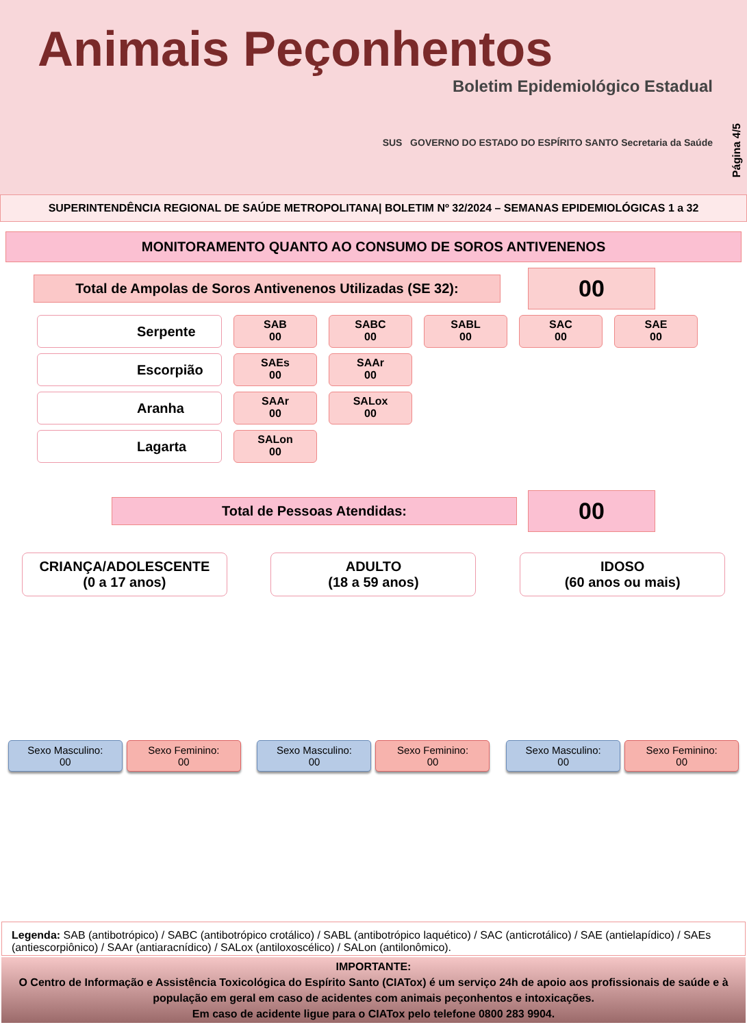Animais Peçonhentos
Boletim Epidemiológico Estadual
SUS GOVERNO DO ESTADO DO ESPÍRITO SANTO Secretaria da Saúde
Página 4/5
SUPERINTENDÊNCIA REGIONAL DE SAÚDE METROPOLITANA| BOLETIM Nº 32/2024 – SEMANAS EPIDEMIOLÓGICAS 1 a 32
MONITORAMENTO QUANTO AO CONSUMO DE SOROS ANTIVENENOS
Total de Ampolas de Soros Antivenenos Utilizadas (SE 32):
00
Serpente
SAB
00
SABC
00
SABL
00
SAC
00
SAE
00
Escorpião
SAEs
00
SAAr
00
Aranha
SAAr
00
SALox
00
Lagarta
SALon
00
Total de Pessoas Atendidas:
00
CRIANÇA/ADOLESCENTE
(0 a 17 anos)
Sexo Masculino:
00
Sexo Feminino:
00
ADULTO
(18 a 59 anos)
Sexo Masculino:
00
Sexo Feminino:
00
IDOSO
(60 anos ou mais)
Sexo Masculino:
00
Sexo Feminino:
00
Legenda: SAB (antibotrópico) / SABC (antibotrópico crotálico) / SABL (antibotrópico laquético) / SAC (anticrotálico) / SAE (antielapídico) / SAEs (antiescorpiônico) / SAAr (antiaracnídico) / SALox (antiloxoscélico) / SALon (antilonômico).
IMPORTANTE:
O Centro de Informação e Assistência Toxicológica do Espírito Santo (CIATox) é um serviço 24h de apoio aos profissionais de saúde e à população em geral em caso de acidentes com animais peçonhentos e intoxicações.
Em caso de acidente ligue para o CIATox pelo telefone 0800 283 9904.